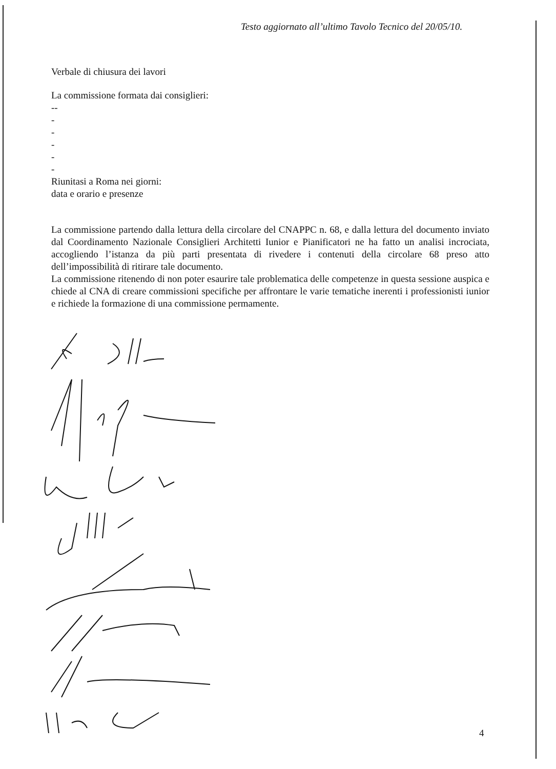Testo aggiornato all’ultimo Tavolo Tecnico del 20/05/10.
Verbale di chiusura dei lavori
La commissione formata dai consiglieri:
--
-
-
-
-
-
Riunitasi a Roma nei giorni:
data e orario e presenze
La commissione partendo dalla lettura della circolare del CNAPPC n. 68, e dalla lettura del documento inviato dal Coordinamento Nazionale Consiglieri Architetti Iunior e Pianificatori ne ha fatto un analisi incrociata, accogliendo l’istanza da più parti presentata di rivedere i contenuti della circolare 68 preso atto dell’impossibilità di ritirare tale documento.
La commissione ritenendo di non poter esaurire tale problematica delle competenze in questa sessione auspica e chiede al CNA di creare commissioni specifiche per affrontare le varie tematiche inerenti i professionisti iunior e richiede la formazione di una commissione permamente.
4